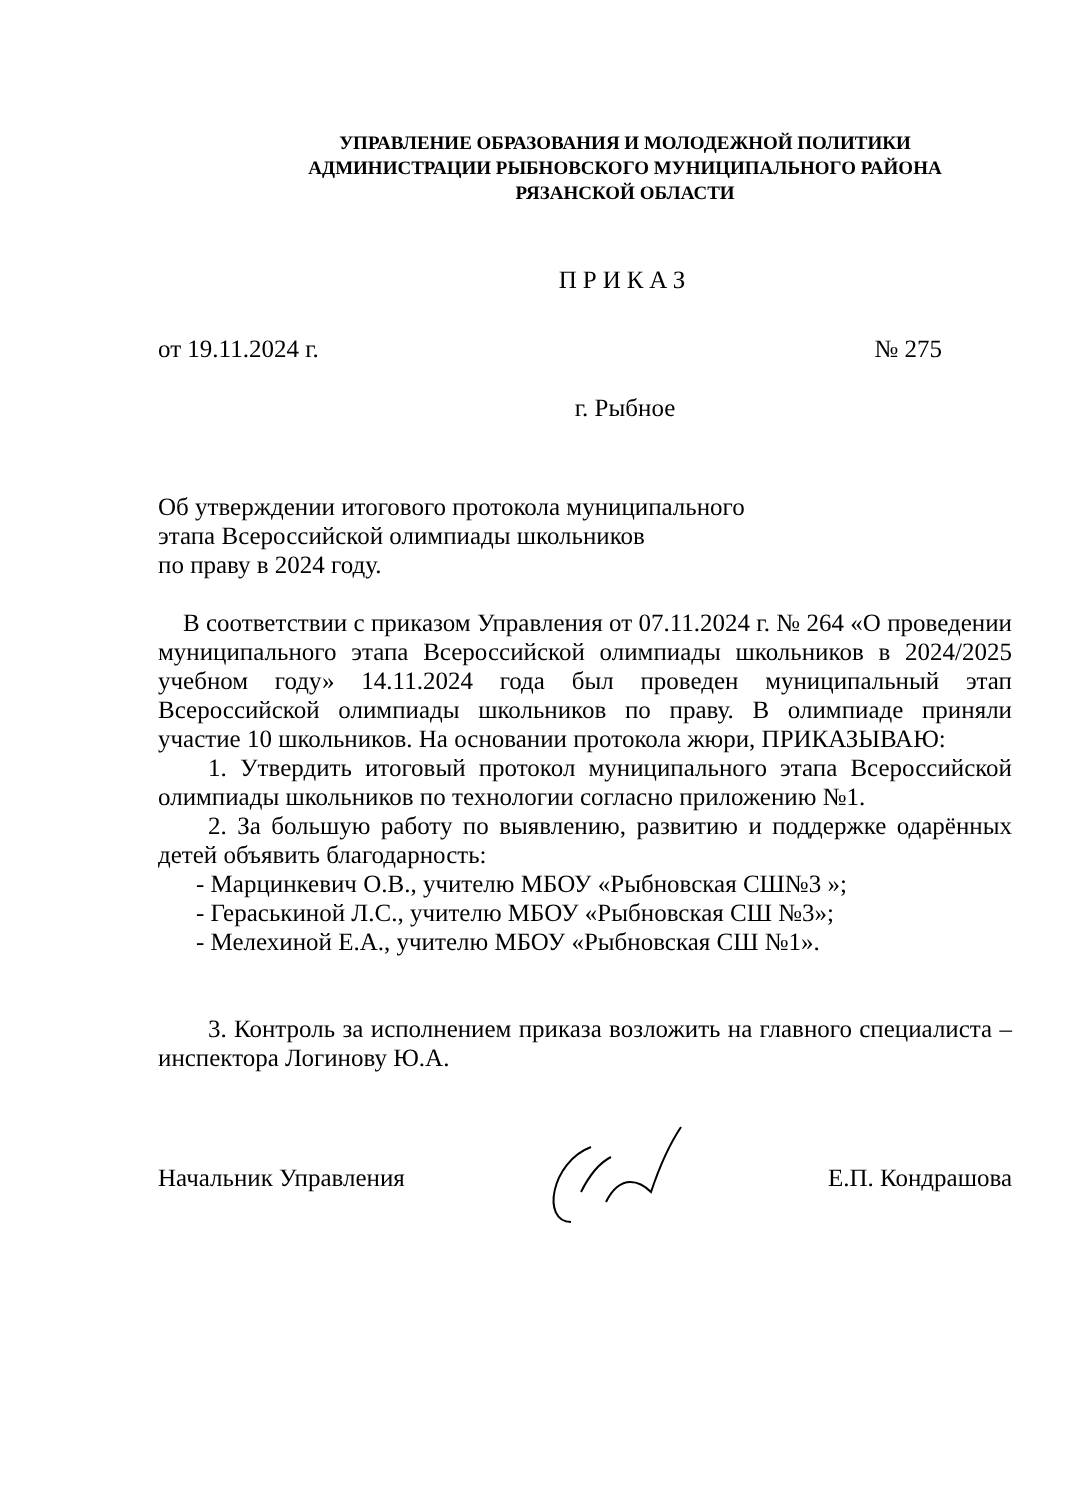УПРАВЛЕНИЕ ОБРАЗОВАНИЯ И МОЛОДЕЖНОЙ ПОЛИТИКИ
АДМИНИСТРАЦИИ РЫБНОВСКОГО МУНИЦИПАЛЬНОГО РАЙОНА
РЯЗАНСКОЙ ОБЛАСТИ
ПРИКАЗ
от 19.11.2024 г. № 275
г. Рыбное
Об утверждении итогового протокола муниципального
этапа Всероссийской олимпиады школьников
по праву в 2024 году.
В соответствии с приказом Управления от 07.11.2024 г. № 264 «О проведении муниципального этапа Всероссийской олимпиады школьников в 2024/2025 учебном году» 14.11.2024 года был проведен муниципальный этап Всероссийской олимпиады школьников по праву. В олимпиаде приняли участие 10 школьников. На основании протокола жюри, ПРИКАЗЫВАЮ:
1. Утвердить итоговый протокол муниципального этапа Всероссийской олимпиады школьников по технологии согласно приложению №1.
2. За большую работу по выявлению, развитию и поддержке одарённых детей объявить благодарность:
- Марцинкевич О.В., учителю МБОУ «Рыбновская СШ№3 »;
- Гераськиной Л.С., учителю МБОУ «Рыбновская СШ №3»;
- Мелехиной Е.А., учителю МБОУ «Рыбновская СШ №1».
3. Контроль за исполнением приказа возложить на главного специалиста – инспектора Логинову Ю.А.
Начальник Управления Е.П. Кондрашова